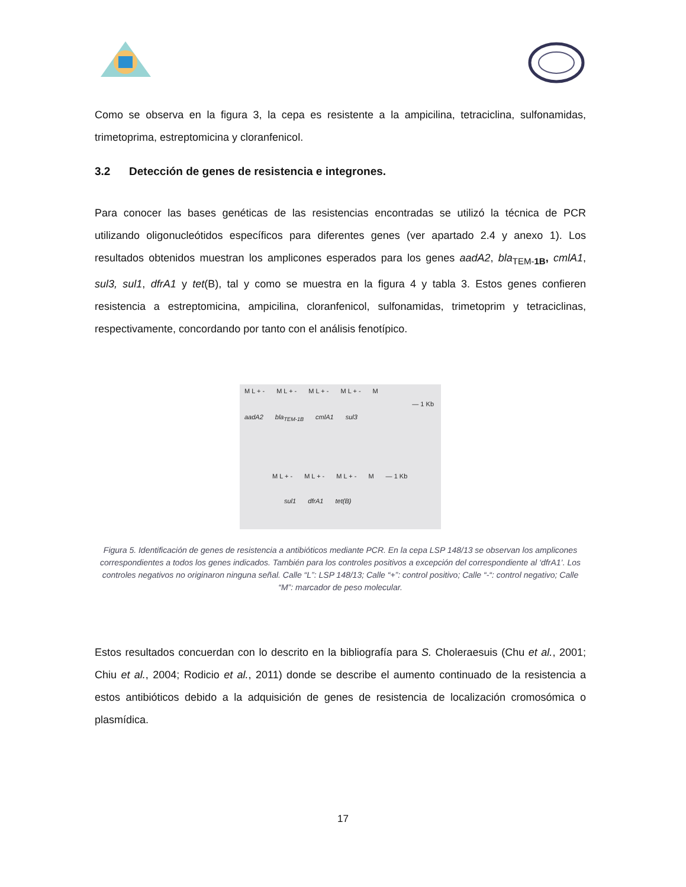Como se observa en la figura 3, la cepa es resistente a la ampicilina, tetraciclina, sulfonamidas, trimetoprima, estreptomicina y cloranfenicol.
3.2 Detección de genes de resistencia e integrones.
Para conocer las bases genéticas de las resistencias encontradas se utilizó la técnica de PCR utilizando oligonucleótidos específicos para diferentes genes (ver apartado 2.4 y anexo 1). Los resultados obtenidos muestran los amplicones esperados para los genes aadA2, bla<sub>TEM-1B</sub>, cmlA1, sul3, sul1, dfrA1 y tet(B), tal y como se muestra en la figura 4 y tabla 3. Estos genes confieren resistencia a estreptomicina, ampicilina, cloranfenicol, sulfonamidas, trimetoprim y tetraciclinas, respectivamente, concordando por tanto con el análisis fenotípico.
M L + - M L + - M L + - M L + - M
— 1 Kb
aadA2 bla<sub>TEM-1B</sub> cmlA1 sul3
M L + - M L + - M L + - M — 1 Kb
sul1 dfrA1 tet(B)
Figura 5. Identificación de genes de resistencia a antibióticos mediante PCR. En la cepa LSP 148/13 se observan los amplicones correspondientes a todos los genes indicados. También para los controles positivos a excepción del correspondiente al ‘dfrA1’. Los controles negativos no originaron ninguna señal. Calle “L”: LSP 148/13; Calle “+”: control positivo; Calle “-“: control negativo; Calle “M”: marcador de peso molecular.
Estos resultados concuerdan con lo descrito en la bibliografía para S. Choleraesuis (Chu et al., 2001; Chiu et al., 2004; Rodicio et al., 2011) donde se describe el aumento continuado de la resistencia a estos antibióticos debido a la adquisición de genes de resistencia de localización cromosómica o plasmídica.
17